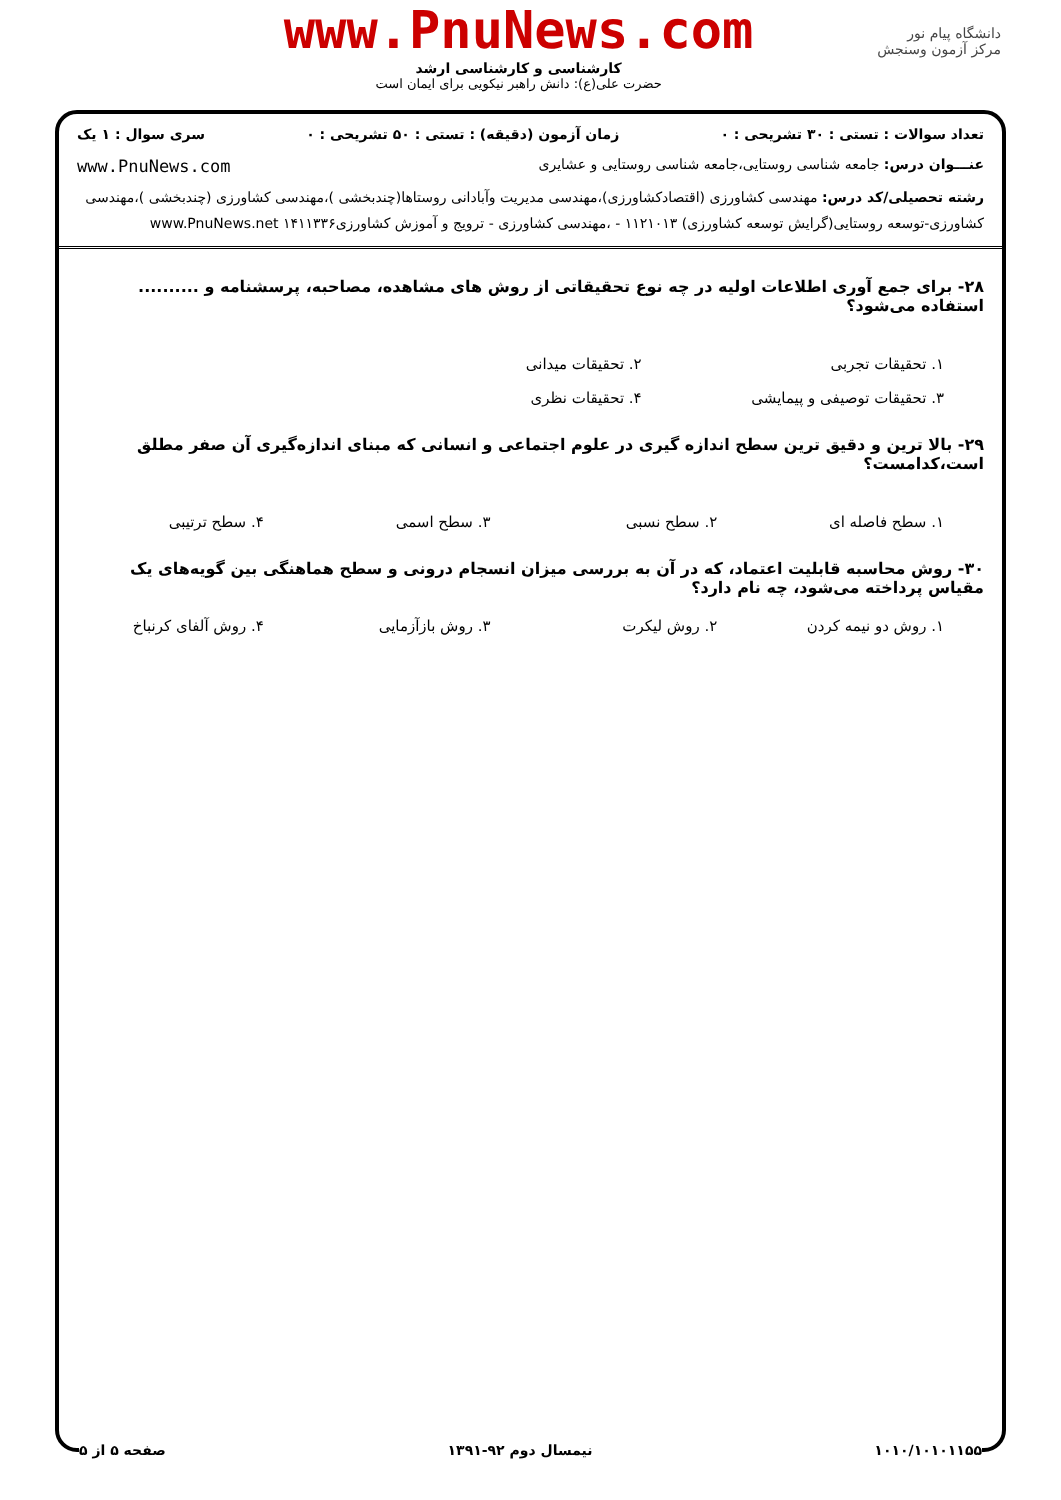دانشگاه پیام نور
مرکز آزمون وسنجش
www.PnuNews.com
کارشناسی و کارشناسی ارشد
حضرت علی(ع): دانش راهبر نیکویی برای ایمان است
تعداد سوالات : تستی : ۳۰ تشریحی : ۰ زمان آزمون (دقیقه) : تستی : ۵۰ تشریحی : ۰ سری سوال : ۱ یک
عنـــوان درس: جامعه شناسی روستایی،جامعه شناسی روستایی و عشایری www.PnuNews.com
رشته تحصیلی/کد درس: مهندسی کشاورزی (اقتصادکشاورزی)،مهندسی مدیریت وآبادانی روستاها(چندبخشی )،مهندسی کشاورزی (چندبخشی )،مهندسی کشاورزی-توسعه روستایی(گرایش توسعه کشاورزی) ۱۱۲۱۰۱۳ - ،مهندسی کشاورزی - ترویج و آموزش کشاورزی۱۴۱۱۳۳۶ www.PnuNews.net
۲۸- برای جمع آوری اطلاعات اولیه در چه نوع تحقیقاتی از روش های مشاهده، مصاحبه، پرسشنامه و .......... استفاده می‌شود؟
۱. تحقیقات تجربی ۲. تحقیقات میدانی
۳. تحقیقات توصیفی و پیمایشی ۴. تحقیقات نظری
۲۹- بالا ترین و دقیق ترین سطح اندازه گیری در علوم اجتماعی و انسانی که مبنای اندازه‌گیری آن صفر مطلق است،کدامست؟
۱. سطح فاصله ای ۲. سطح نسبی ۳. سطح اسمی ۴. سطح ترتیبی
۳۰- روش محاسبه قابلیت اعتماد، که در آن به بررسی میزان انسجام درونی و سطح هماهنگی بین گویه‌های یک مقیاس پرداخته می‌شود، چه نام دارد؟
۱. روش دو نیمه کردن ۲. روش لیکرت ۳. روش بازآزمایی ۴. روش آلفای کرنباخ
۱۰۱۰/۱۰۱۰۱۱۵۵ نیمسال دوم ۹۲-۱۳۹۱ صفحه ۵ از ۵